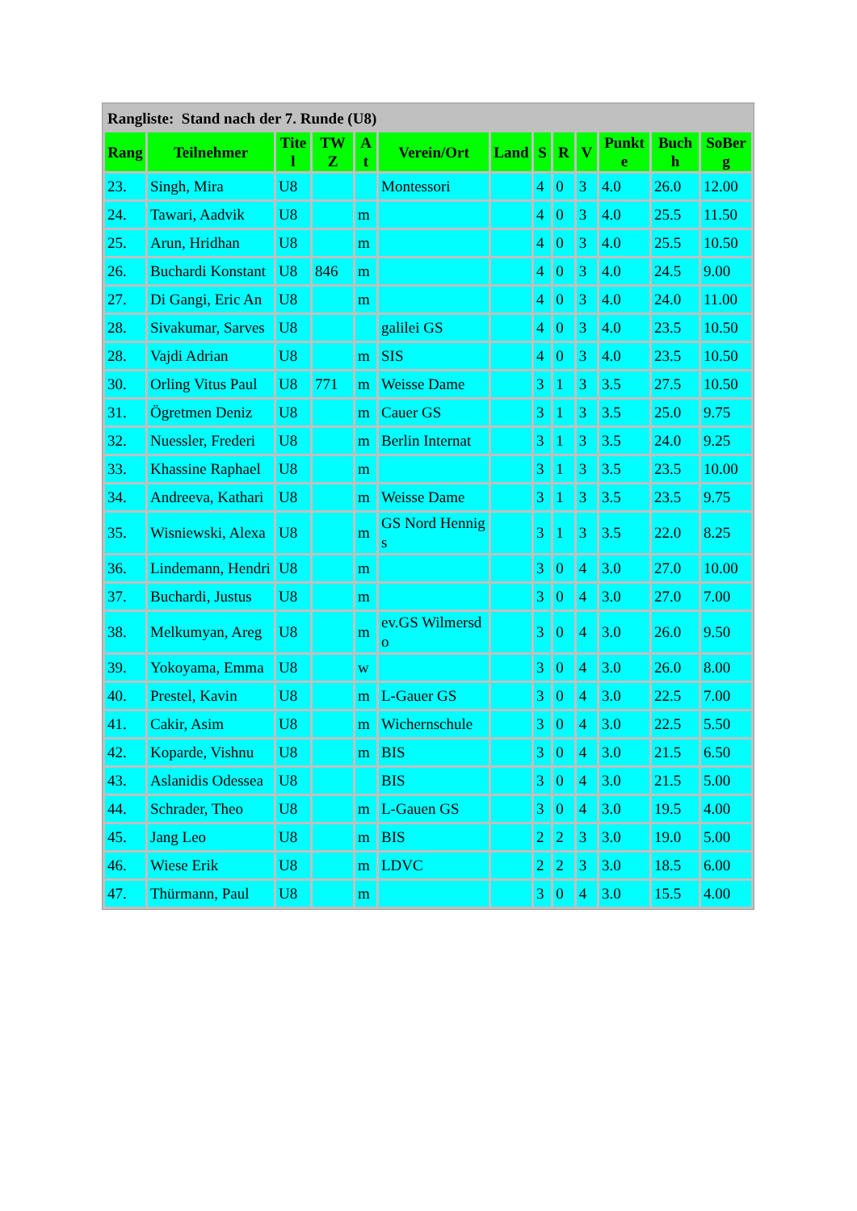| Rangliste: Stand nach der 7. Runde (U8) | | | | | | | | | | | | |
| --- | --- | --- | --- | --- | --- | --- | --- | --- | --- | --- | --- | --- |
| Rang | Teilnehmer | Titel | TWZ | At | Verein/Ort | Land | S | R | V | Punkte | Buchh | SoBerg |
| 23. | Singh, Mira | U8 | | | Montessori | | 4 | 0 | 3 | 4.0 | 26.0 | 12.00 |
| 24. | Tawari, Aadvik | U8 | | m | | | 4 | 0 | 3 | 4.0 | 25.5 | 11.50 |
| 25. | Arun, Hridhan | U8 | | m | | | 4 | 0 | 3 | 4.0 | 25.5 | 10.50 |
| 26. | Buchardi Konstant | U8 | 846 | m | | | 4 | 0 | 3 | 4.0 | 24.5 | 9.00 |
| 27. | Di Gangi, Eric An | U8 | | m | | | 4 | 0 | 3 | 4.0 | 24.0 | 11.00 |
| 28. | Sivakumar, Sarves | U8 | | | galilei GS | | 4 | 0 | 3 | 4.0 | 23.5 | 10.50 |
| 28. | Vajdi Adrian | U8 | | m | SIS | | 4 | 0 | 3 | 4.0 | 23.5 | 10.50 |
| 30. | Orling Vitus Paul | U8 | 771 | m | Weisse Dame | | 3 | 1 | 3 | 3.5 | 27.5 | 10.50 |
| 31. | Ögretmen Deniz | U8 | | m | Cauer GS | | 3 | 1 | 3 | 3.5 | 25.0 | 9.75 |
| 32. | Nuessler, Frederi | U8 | | m | Berlin Internat | | 3 | 1 | 3 | 3.5 | 24.0 | 9.25 |
| 33. | Khassine Raphael | U8 | | m | | | 3 | 1 | 3 | 3.5 | 23.5 | 10.00 |
| 34. | Andreeva, Kathari | U8 | | m | Weisse Dame | | 3 | 1 | 3 | 3.5 | 23.5 | 9.75 |
| 35. | Wisniewski, Alexa | U8 | | m | GS Nord Hennigs | | 3 | 1 | 3 | 3.5 | 22.0 | 8.25 |
| 36. | Lindemann, Hendri | U8 | | m | | | 3 | 0 | 4 | 3.0 | 27.0 | 10.00 |
| 37. | Buchardi, Justus | U8 | | m | | | 3 | 0 | 4 | 3.0 | 27.0 | 7.00 |
| 38. | Melkumyan, Areg | U8 | | m | ev.GS Wilmersdo | | 3 | 0 | 4 | 3.0 | 26.0 | 9.50 |
| 39. | Yokoyama, Emma | U8 | | w | | | 3 | 0 | 4 | 3.0 | 26.0 | 8.00 |
| 40. | Prestel, Kavin | U8 | | m | L-Gauer GS | | 3 | 0 | 4 | 3.0 | 22.5 | 7.00 |
| 41. | Cakir, Asim | U8 | | m | Wichernschule | | 3 | 0 | 4 | 3.0 | 22.5 | 5.50 |
| 42. | Koparde, Vishnu | U8 | | m | BIS | | 3 | 0 | 4 | 3.0 | 21.5 | 6.50 |
| 43. | Aslanidis Odessea | U8 | | | BIS | | 3 | 0 | 4 | 3.0 | 21.5 | 5.00 |
| 44. | Schrader, Theo | U8 | | m | L-Gauen GS | | 3 | 0 | 4 | 3.0 | 19.5 | 4.00 |
| 45. | Jang Leo | U8 | | m | BIS | | 2 | 2 | 3 | 3.0 | 19.0 | 5.00 |
| 46. | Wiese Erik | U8 | | m | LDVC | | 2 | 2 | 3 | 3.0 | 18.5 | 6.00 |
| 47. | Thürmann, Paul | U8 | | m | | | 3 | 0 | 4 | 3.0 | 15.5 | 4.00 |